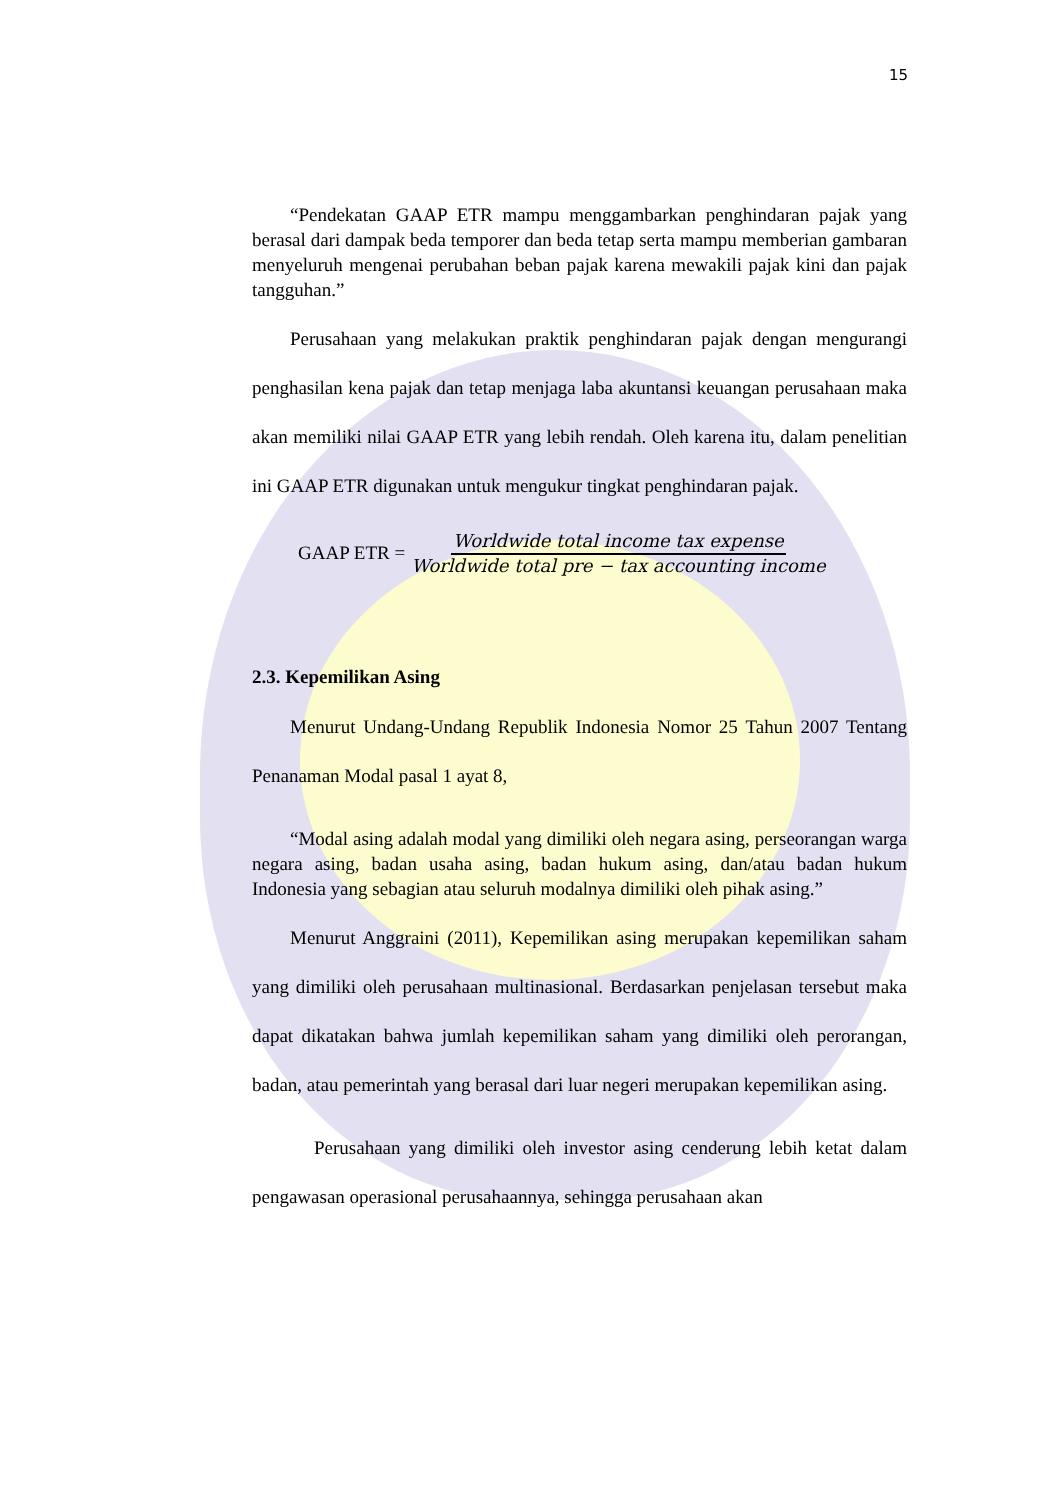15
“Pendekatan GAAP ETR mampu menggambarkan penghindaran pajak yang berasal dari dampak beda temporer dan beda tetap serta mampu memberian gambaran menyeluruh mengenai perubahan beban pajak karena mewakili pajak kini dan pajak tangguhan.”
Perusahaan yang melakukan praktik penghindaran pajak dengan mengurangi penghasilan kena pajak dan tetap menjaga laba akuntansi keuangan perusahaan maka akan memiliki nilai GAAP ETR yang lebih rendah. Oleh karena itu, dalam penelitian ini GAAP ETR digunakan untuk mengukur tingkat penghindaran pajak.
GAAP ETR = Worldwide total income tax expense Worldwide total pre − tax accounting income
2.3. Kepemilikan Asing
Menurut Undang-Undang Republik Indonesia Nomor 25 Tahun 2007 Tentang Penanaman Modal pasal 1 ayat 8,
“Modal asing adalah modal yang dimiliki oleh negara asing, perseorangan warga negara asing, badan usaha asing, badan hukum asing, dan/atau badan hukum Indonesia yang sebagian atau seluruh modalnya dimiliki oleh pihak asing.”
Menurut Anggraini (2011), Kepemilikan asing merupakan kepemilikan saham yang dimiliki oleh perusahaan multinasional. Berdasarkan penjelasan tersebut maka dapat dikatakan bahwa jumlah kepemilikan saham yang dimiliki oleh perorangan, badan, atau pemerintah yang berasal dari luar negeri merupakan kepemilikan asing.
Perusahaan yang dimiliki oleh investor asing cenderung lebih ketat dalam pengawasan operasional perusahaannya, sehingga perusahaan akan